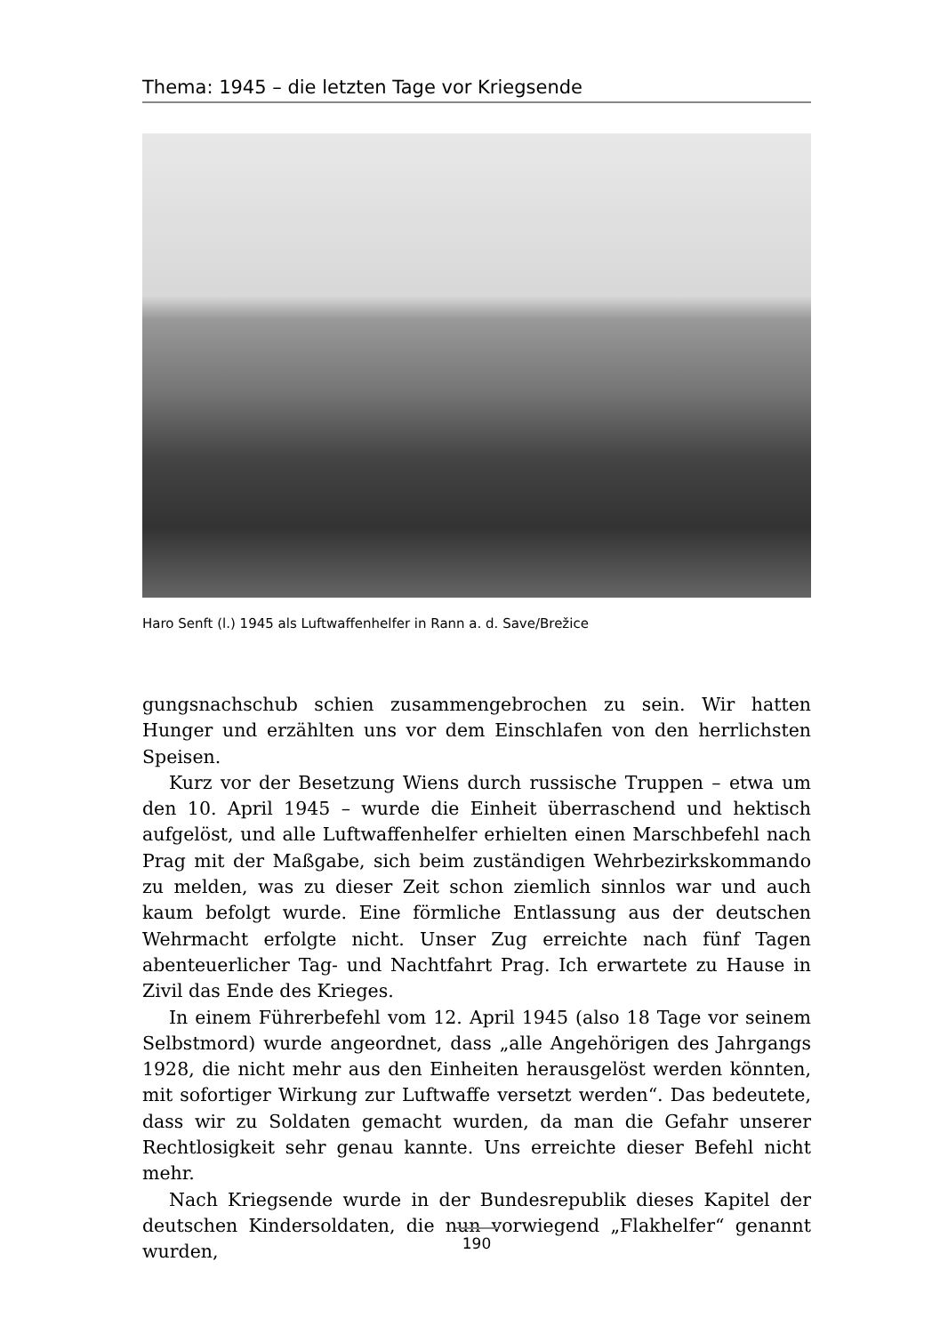Thema: 1945 – die letzten Tage vor Kriegsende
Haro Senft (l.) 1945 als Luftwaffenhelfer in Rann a. d. Save/Brežice
gungsnachschub schien zusammengebrochen zu sein. Wir hatten Hunger und erzählten uns vor dem Einschlafen von den herrlichsten Speisen.
Kurz vor der Besetzung Wiens durch russische Truppen – etwa um den 10. April 1945 – wurde die Einheit überraschend und hektisch aufgelöst, und alle Luftwaffenhelfer erhielten einen Marschbefehl nach Prag mit der Maßgabe, sich beim zuständigen Wehrbezirkskommando zu melden, was zu dieser Zeit schon ziemlich sinnlos war und auch kaum befolgt wurde. Eine förmliche Entlassung aus der deutschen Wehrmacht erfolgte nicht. Unser Zug erreichte nach fünf Tagen abenteuerlicher Tag- und Nachtfahrt Prag. Ich erwartete zu Hause in Zivil das Ende des Krieges.
In einem Führerbefehl vom 12. April 1945 (also 18 Tage vor seinem Selbstmord) wurde angeordnet, dass „alle Angehörigen des Jahrgangs 1928, die nicht mehr aus den Einheiten herausgelöst werden könnten, mit sofortiger Wirkung zur Luftwaffe versetzt werden“. Das bedeutete, dass wir zu Soldaten gemacht wurden, da man die Gefahr unserer Rechtlosigkeit sehr genau kannte. Uns erreichte dieser Befehl nicht mehr.
Nach Kriegsende wurde in der Bundesrepublik dieses Kapitel der deutschen Kindersoldaten, die nun vorwiegend „Flakhelfer“ genannt wurden,
190